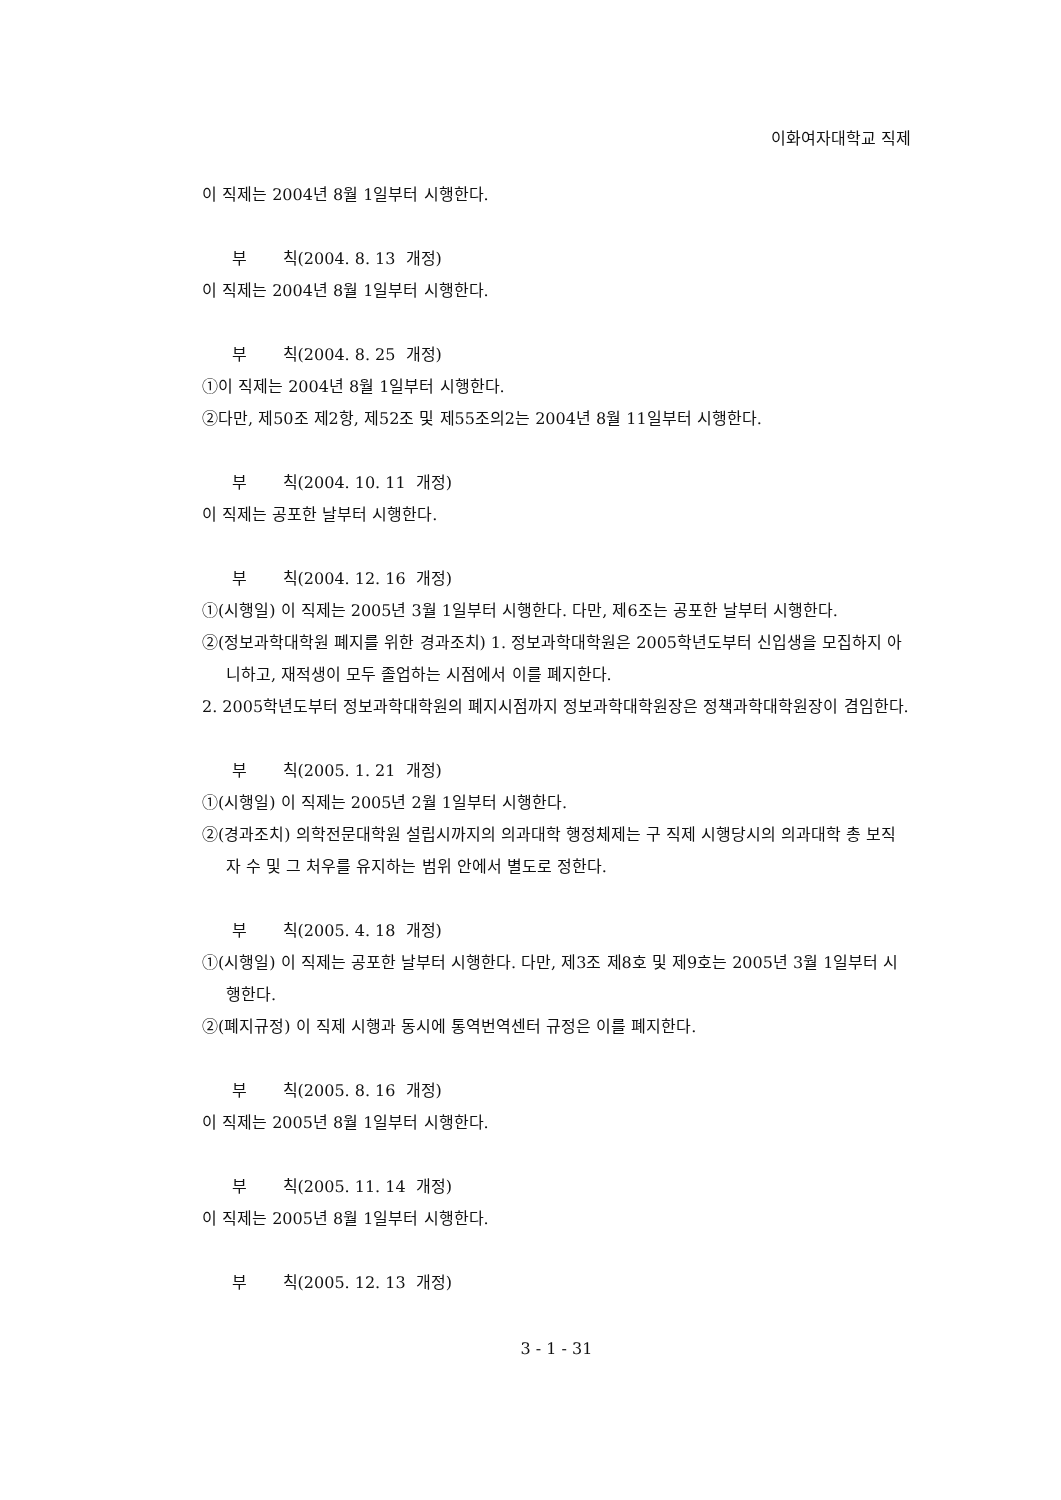이화여자대학교 직제
이 직제는 2004년 8월 1일부터 시행한다.
부 칙(2004. 8. 13 개정)
이 직제는 2004년 8월 1일부터 시행한다.
부 칙(2004. 8. 25 개정)
①이 직제는 2004년 8월 1일부터 시행한다.
②다만, 제50조 제2항, 제52조 및 제55조의2는 2004년 8월 11일부터 시행한다.
부 칙(2004. 10. 11 개정)
이 직제는 공포한 날부터 시행한다.
부 칙(2004. 12. 16 개정)
①(시행일) 이 직제는 2005년 3월 1일부터 시행한다. 다만, 제6조는 공포한 날부터 시행한다.
②(정보과학대학원 폐지를 위한 경과조치) 1. 정보과학대학원은 2005학년도부터 신입생을 모집하지 아니하고, 재적생이 모두 졸업하는 시점에서 이를 폐지한다.
2. 2005학년도부터 정보과학대학원의 폐지시점까지 정보과학대학원장은 정책과학대학원장이 겸임한다.
부 칙(2005. 1. 21 개정)
①(시행일) 이 직제는 2005년 2월 1일부터 시행한다.
②(경과조치) 의학전문대학원 설립시까지의 의과대학 행정체제는 구 직제 시행당시의 의과대학 총 보직자 수 및 그 처우를 유지하는 범위 안에서 별도로 정한다.
부 칙(2005. 4. 18 개정)
①(시행일) 이 직제는 공포한 날부터 시행한다. 다만, 제3조 제8호 및 제9호는 2005년 3월 1일부터 시행한다.
②(폐지규정) 이 직제 시행과 동시에 통역번역센터 규정은 이를 폐지한다.
부 칙(2005. 8. 16 개정)
이 직제는 2005년 8월 1일부터 시행한다.
부 칙(2005. 11. 14 개정)
이 직제는 2005년 8월 1일부터 시행한다.
부 칙(2005. 12. 13 개정)
3 - 1 - 31